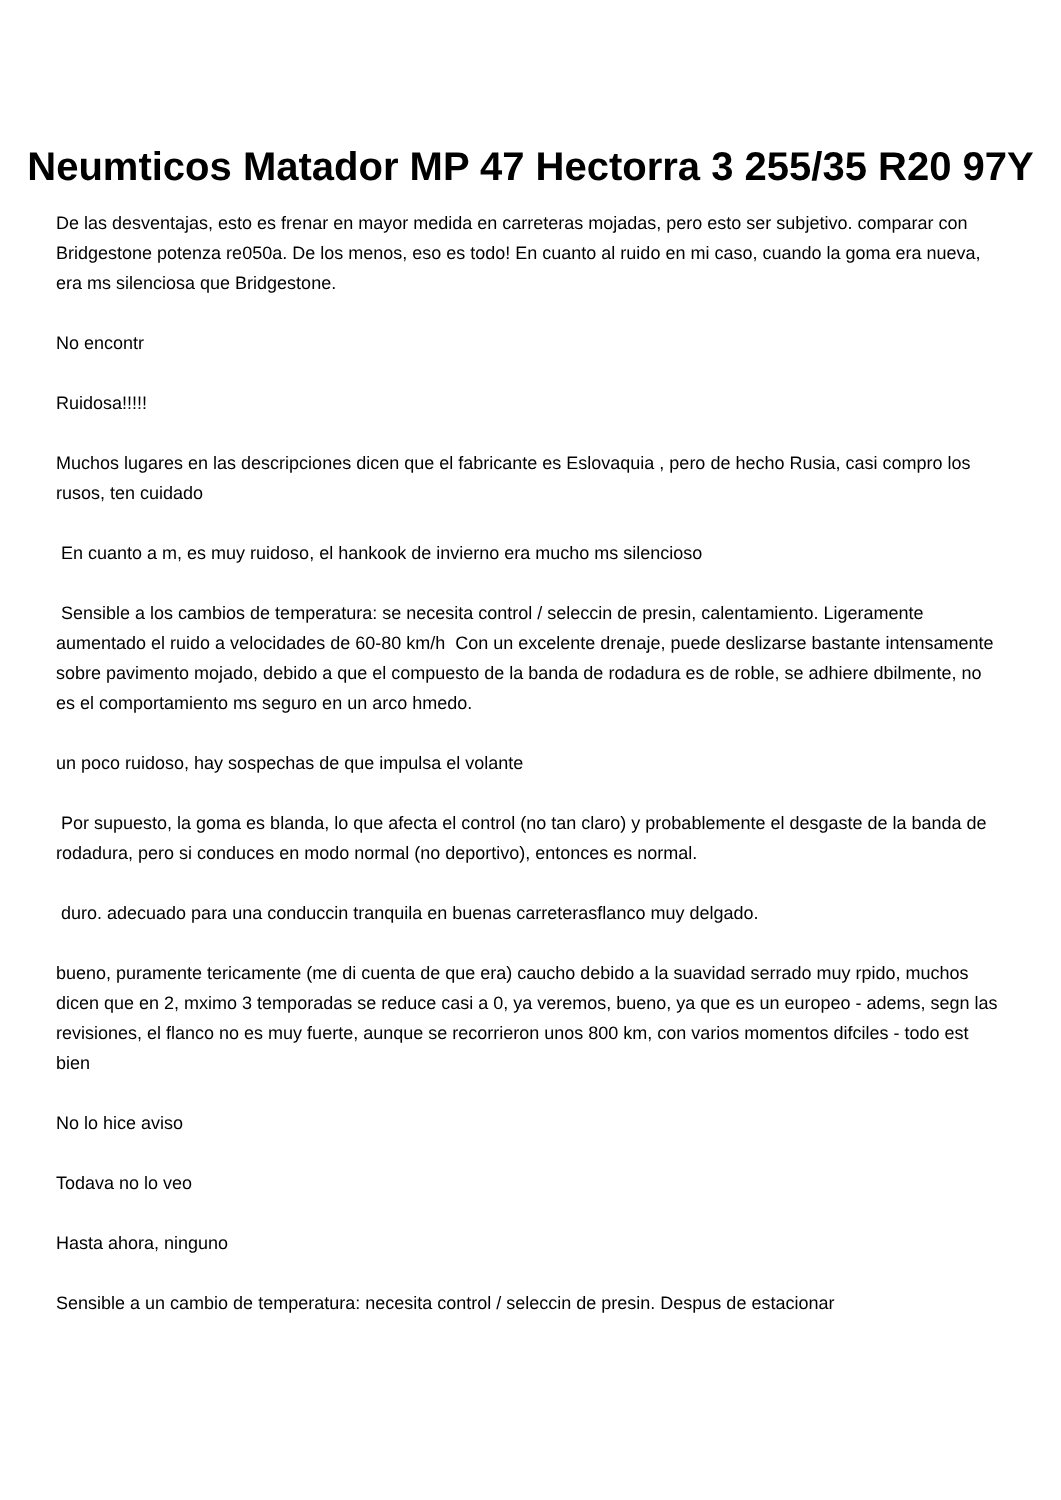Neumticos Matador MP 47 Hectorra 3 255/35 R20 97Y
De las desventajas, esto es frenar en mayor medida en carreteras mojadas, pero esto ser subjetivo. comparar con Bridgestone potenza re050a. De los menos, eso es todo! En cuanto al ruido en mi caso, cuando la goma era nueva, era ms silenciosa que Bridgestone.
No encontr
Ruidosa!!!!!
Muchos lugares en las descripciones dicen que el fabricante es Eslovaquia , pero de hecho Rusia, casi compro los rusos, ten cuidado
En cuanto a m, es muy ruidoso, el hankook de invierno era mucho ms silencioso
Sensible a los cambios de temperatura: se necesita control / seleccin de presin, calentamiento. Ligeramente aumentado el ruido a velocidades de 60-80 km/h Con un excelente drenaje, puede deslizarse bastante intensamente sobre pavimento mojado, debido a que el compuesto de la banda de rodadura es de roble, se adhiere dbilmente, no es el comportamiento ms seguro en un arco hmedo.
un poco ruidoso, hay sospechas de que impulsa el volante
Por supuesto, la goma es blanda, lo que afecta el control (no tan claro) y probablemente el desgaste de la banda de rodadura, pero si conduces en modo normal (no deportivo), entonces es normal.
duro. adecuado para una conduccin tranquila en buenas carreterasflanco muy delgado.
bueno, puramente tericamente (me di cuenta de que era) caucho debido a la suavidad serrado muy rpido, muchos dicen que en 2, mximo 3 temporadas se reduce casi a 0, ya veremos, bueno, ya que es un europeo - adems, segn las revisiones, el flanco no es muy fuerte, aunque se recorrieron unos 800 km, con varios momentos difciles - todo est bien
No lo hice aviso
Todava no lo veo
Hasta ahora, ninguno
Sensible a un cambio de temperatura: necesita control / seleccin de presin. Despus de estacionar